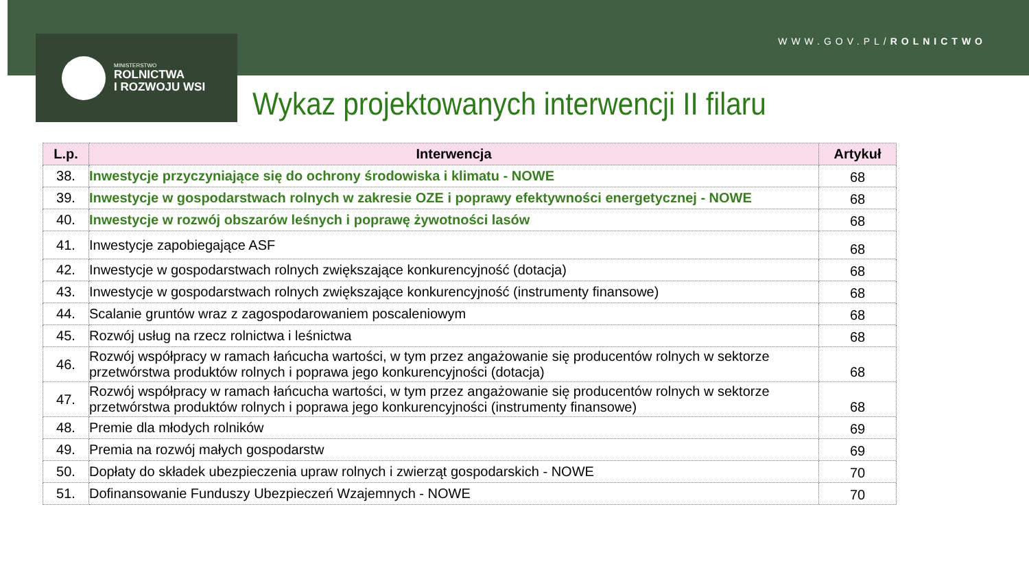MINISTERSTWO
ROLNICTWA
I ROZWOJU WSI
WWW.GOV.PL/ROLNICTWO
Wykaz projektowanych interwencji II filaru
| L.p. | Interwencja | Artykuł |
| --- | --- | --- |
| 38. | Inwestycje przyczyniające się do ochrony środowiska i klimatu - NOWE | 68 |
| 39. | Inwestycje w gospodarstwach rolnych w zakresie OZE i poprawy efektywności energetycznej - NOWE | 68 |
| 40. | Inwestycje w rozwój obszarów leśnych i poprawę żywotności lasów | 68 |
| 41. | Inwestycje zapobiegające ASF | 68 |
| 42. | Inwestycje w gospodarstwach rolnych zwiększające konkurencyjność (dotacja) | 68 |
| 43. | Inwestycje w gospodarstwach rolnych zwiększające konkurencyjność (instrumenty finansowe) | 68 |
| 44. | Scalanie gruntów wraz z zagospodarowaniem poscaleniowym | 68 |
| 45. | Rozwój usług na rzecz rolnictwa i leśnictwa | 68 |
| 46. | Rozwój współpracy w ramach łańcucha wartości, w tym przez angażowanie się producentów rolnych w sektorze przetwórstwa produktów rolnych i poprawa jego konkurencyjności (dotacja) | 68 |
| 47. | Rozwój współpracy w ramach łańcucha wartości, w tym przez angażowanie się producentów rolnych w sektorze przetwórstwa produktów rolnych i poprawa jego konkurencyjności (instrumenty finansowe) | 68 |
| 48. | Premie dla młodych rolników | 69 |
| 49. | Premia na rozwój małych gospodarstw | 69 |
| 50. | Dopłaty do składek ubezpieczenia upraw rolnych i zwierząt gospodarskich - NOWE | 70 |
| 51. | Dofinansowanie Funduszy Ubezpieczeń Wzajemnych - NOWE | 70 |